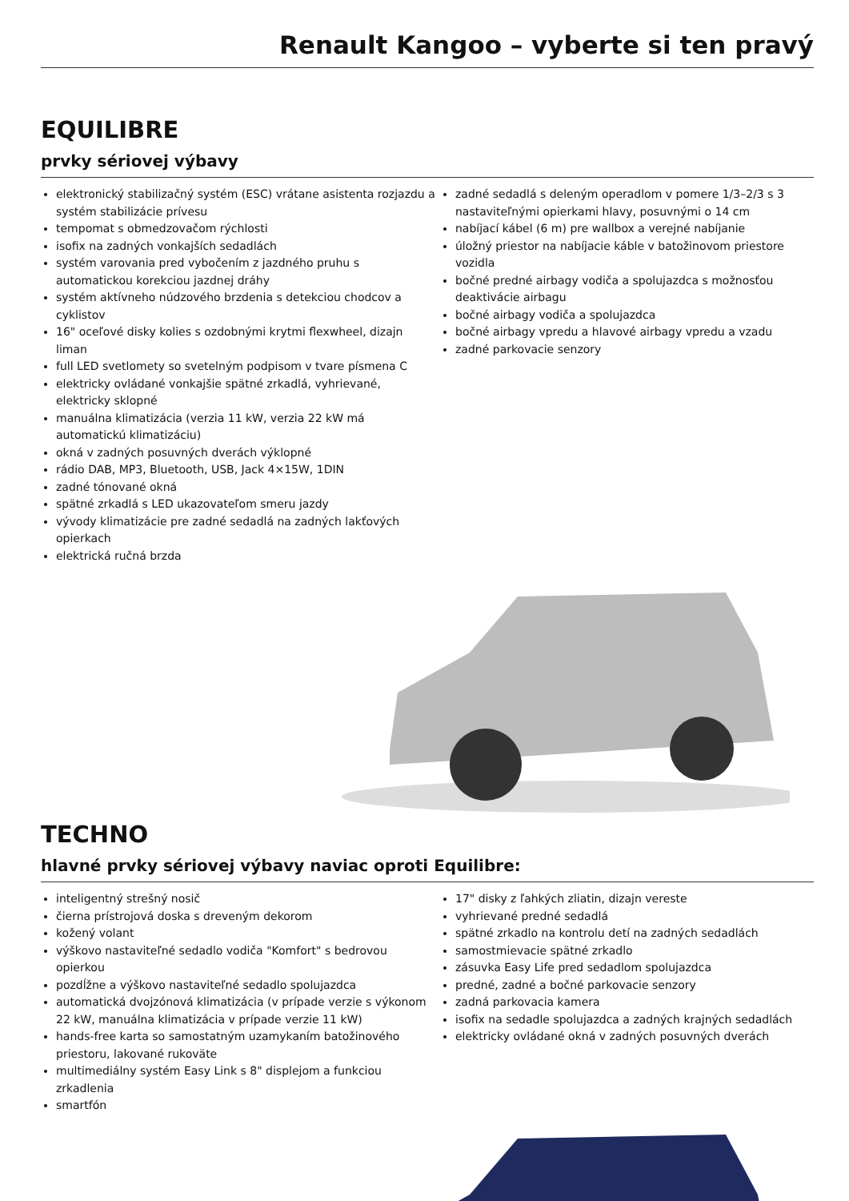Renault Kangoo – vyberte si ten pravý
EQUILIBRE
prvky sériovej výbavy
elektronický stabilizačný systém (ESC) vrátane asistenta rozjazdu a systém stabilizácie prívesu
tempomat s obmedzovačom rýchlosti
isofix na zadných vonkajších sedadlách
systém varovania pred vybočením z jazdného pruhu s automatickou korekciou jazdnej dráhy
systém aktívneho núdzového brzdenia s detekciou chodcov a cyklistov
16" oceľové disky kolies s ozdobnými krytmi flexwheel, dizajn liman
full LED svetlomety so svetelným podpisom v tvare písmena C
elektricky ovládané vonkajšie spätné zrkadlá, vyhrievané, elektricky sklopné
manuálna klimatizácia (verzia 11 kW, verzia 22 kW má automatickú klimatizáciu)
okná v zadných posuvných dverách výklopné
rádio DAB, MP3, Bluetooth, USB, Jack 4×15W, 1DIN
zadné tónované okná
spätné zrkadlá s LED ukazovateľom smeru jazdy
vývody klimatizácie pre zadné sedadlá na zadných lakťových opierkach
elektrická ručná brzda
zadné sedadlá s deleným operadlom v pomere 1/3–2/3 s 3 nastaviteľnými opierkami hlavy, posuvnými o 14 cm
nabíjací kábel (6 m) pre wallbox a verejné nabíjanie
úložný priestor na nabíjacie káble v batožinovom priestore vozidla
bočné predné airbagy vodiča a spolujazdca s možnosťou deaktivácie airbagu
bočné airbagy vodiča a spolujazdca
bočné airbagy vpredu a hlavové airbagy vpredu a vzadu
zadné parkovacie senzory
TECHNO
hlavné prvky sériovej výbavy naviac oproti Equilibre:
inteligentný strešný nosič
čierna prístrojová doska s dreveným dekorom
kožený volant
výškovo nastaviteľné sedadlo vodiča "Komfort" s bedrovou opierkou
pozdĺžne a výškovo nastaviteľné sedadlo spolujazdca
automatická dvojzónová klimatizácia (v prípade verzie s výkonom 22 kW, manuálna klimatizácia v prípade verzie 11 kW)
hands-free karta so samostatným uzamykaním batožinového priestoru, lakované rukoväte
multimediálny systém Easy Link s 8" displejom a funkciou zrkadlenia
smartfón
17" disky z ľahkých zliatin, dizajn vereste
vyhrievané predné sedadlá
spätné zrkadlo na kontrolu detí na zadných sedadlách
samostmievacie spätné zrkadlo
zásuvka Easy Life pred sedadlom spolujazdca
predné, zadné a bočné parkovacie senzory
zadná parkovacia kamera
isofix na sedadle spolujazdca a zadných krajných sedadlách
elektricky ovládané okná v zadných posuvných dverách